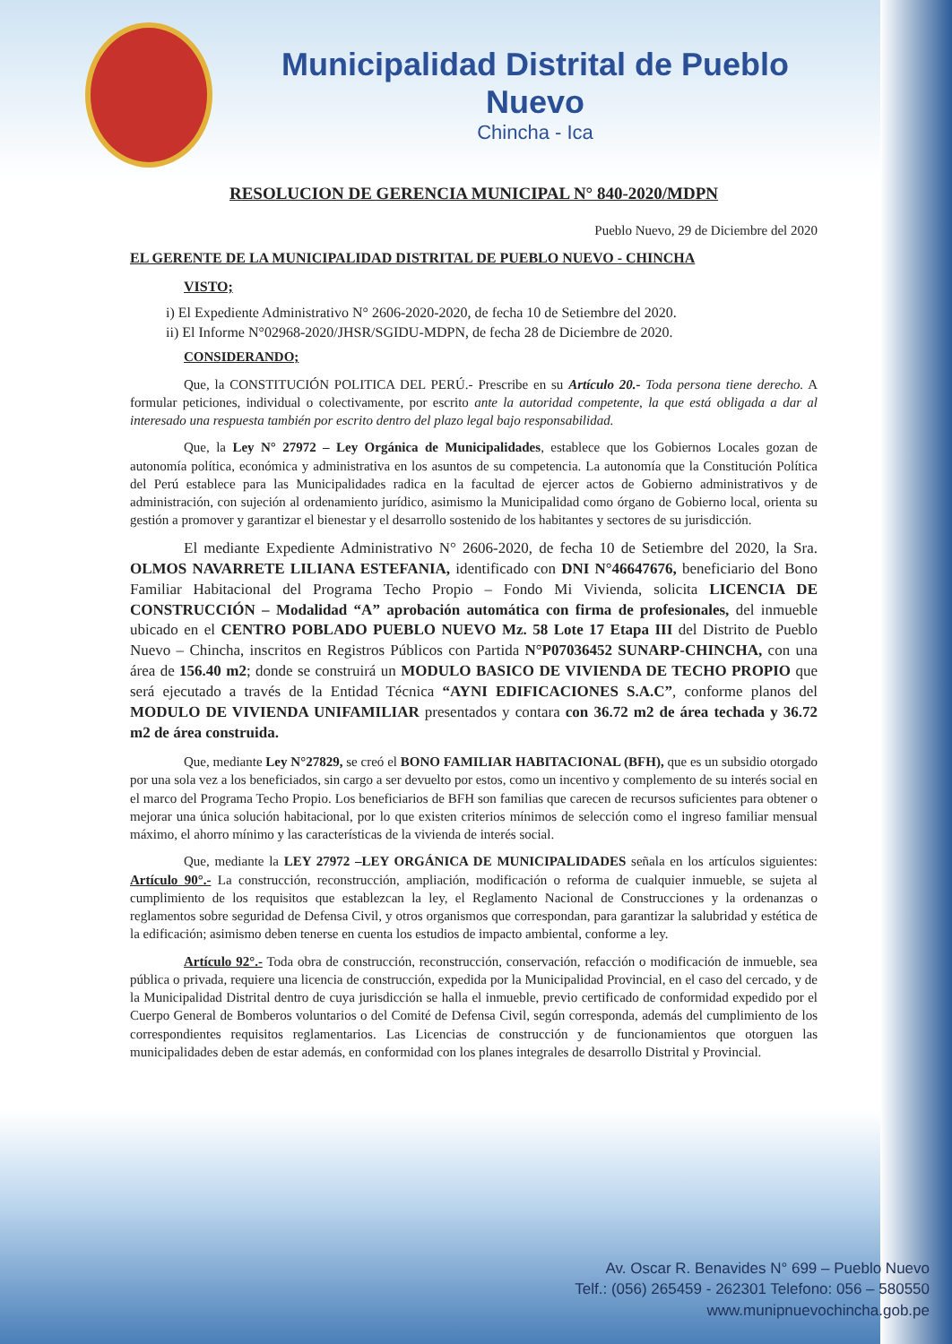Municipalidad Distrital de Pueblo Nuevo
Chincha - Ica
RESOLUCION DE GERENCIA MUNICIPAL N° 840-2020/MDPN
Pueblo Nuevo, 29 de Diciembre del 2020
EL GERENTE DE LA MUNICIPALIDAD DISTRITAL DE PUEBLO NUEVO - CHINCHA
VISTO;
i) El Expediente Administrativo N° 2606-2020-2020, de fecha 10 de Setiembre del 2020.
ii) El Informe N°02968-2020/JHSR/SGIDU-MDPN, de fecha 28 de Diciembre de 2020.
CONSIDERANDO;
Que, la CONSTITUCIÓN POLITICA DEL PERÚ.- Prescribe en su Artículo 20.- Toda persona tiene derecho. A formular peticiones, individual o colectivamente, por escrito ante la autoridad competente, la que está obligada a dar al interesado una respuesta también por escrito dentro del plazo legal bajo responsabilidad.
Que, la Ley N° 27972 – Ley Orgánica de Municipalidades, establece que los Gobiernos Locales gozan de autonomía política, económica y administrativa en los asuntos de su competencia. La autonomía que la Constitución Política del Perú establece para las Municipalidades radica en la facultad de ejercer actos de Gobierno administrativos y de administración, con sujeción al ordenamiento jurídico, asimismo la Municipalidad como órgano de Gobierno local, orienta su gestión a promover y garantizar el bienestar y el desarrollo sostenido de los habitantes y sectores de su jurisdicción.
El mediante Expediente Administrativo N° 2606-2020, de fecha 10 de Setiembre del 2020, la Sra. OLMOS NAVARRETE LILIANA ESTEFANIA, identificado con DNI N°46647676, beneficiario del Bono Familiar Habitacional del Programa Techo Propio – Fondo Mi Vivienda, solicita LICENCIA DE CONSTRUCCIÓN – Modalidad “A” aprobación automática con firma de profesionales, del inmueble ubicado en el CENTRO POBLADO PUEBLO NUEVO Mz. 58 Lote 17 Etapa III del Distrito de Pueblo Nuevo – Chincha, inscritos en Registros Públicos con Partida N°P07036452 SUNARP-CHINCHA, con una área de 156.40 m2; donde se construirá un MODULO BASICO DE VIVIENDA DE TECHO PROPIO que será ejecutado a través de la Entidad Técnica “AYNI EDIFICACIONES S.A.C”, conforme planos del MODULO DE VIVIENDA UNIFAMILIAR presentados y contara con 36.72 m2 de área techada y 36.72 m2 de área construida.
Que, mediante Ley N°27829, se creó el BONO FAMILIAR HABITACIONAL (BFH), que es un subsidio otorgado por una sola vez a los beneficiados, sin cargo a ser devuelto por estos, como un incentivo y complemento de su interés social en el marco del Programa Techo Propio. Los beneficiarios de BFH son familias que carecen de recursos suficientes para obtener o mejorar una única solución habitacional, por lo que existen criterios mínimos de selección como el ingreso familiar mensual máximo, el ahorro mínimo y las características de la vivienda de interés social.
Que, mediante la LEY 27972 –LEY ORGÁNICA DE MUNICIPALIDADES señala en los artículos siguientes: Artículo 90°.- La construcción, reconstrucción, ampliación, modificación o reforma de cualquier inmueble, se sujeta al cumplimiento de los requisitos que establezcan la ley, el Reglamento Nacional de Construcciones y la ordenanzas o reglamentos sobre seguridad de Defensa Civil, y otros organismos que correspondan, para garantizar la salubridad y estética de la edificación; asimismo deben tenerse en cuenta los estudios de impacto ambiental, conforme a ley.
Artículo 92°.- Toda obra de construcción, reconstrucción, conservación, refacción o modificación de inmueble, sea pública o privada, requiere una licencia de construcción, expedida por la Municipalidad Provincial, en el caso del cercado, y de la Municipalidad Distrital dentro de cuya jurisdicción se halla el inmueble, previo certificado de conformidad expedido por el Cuerpo General de Bomberos voluntarios o del Comité de Defensa Civil, según corresponda, además del cumplimiento de los correspondientes requisitos reglamentarios. Las Licencias de construcción y de funcionamientos que otorguen las municipalidades deben de estar además, en conformidad con los planes integrales de desarrollo Distrital y Provincial.
Av. Oscar R. Benavides N° 699 – Pueblo Nuevo
Telf.: (056) 265459 - 262301 Telefono: 056 – 580550
www.munipnuevochincha.gob.pe